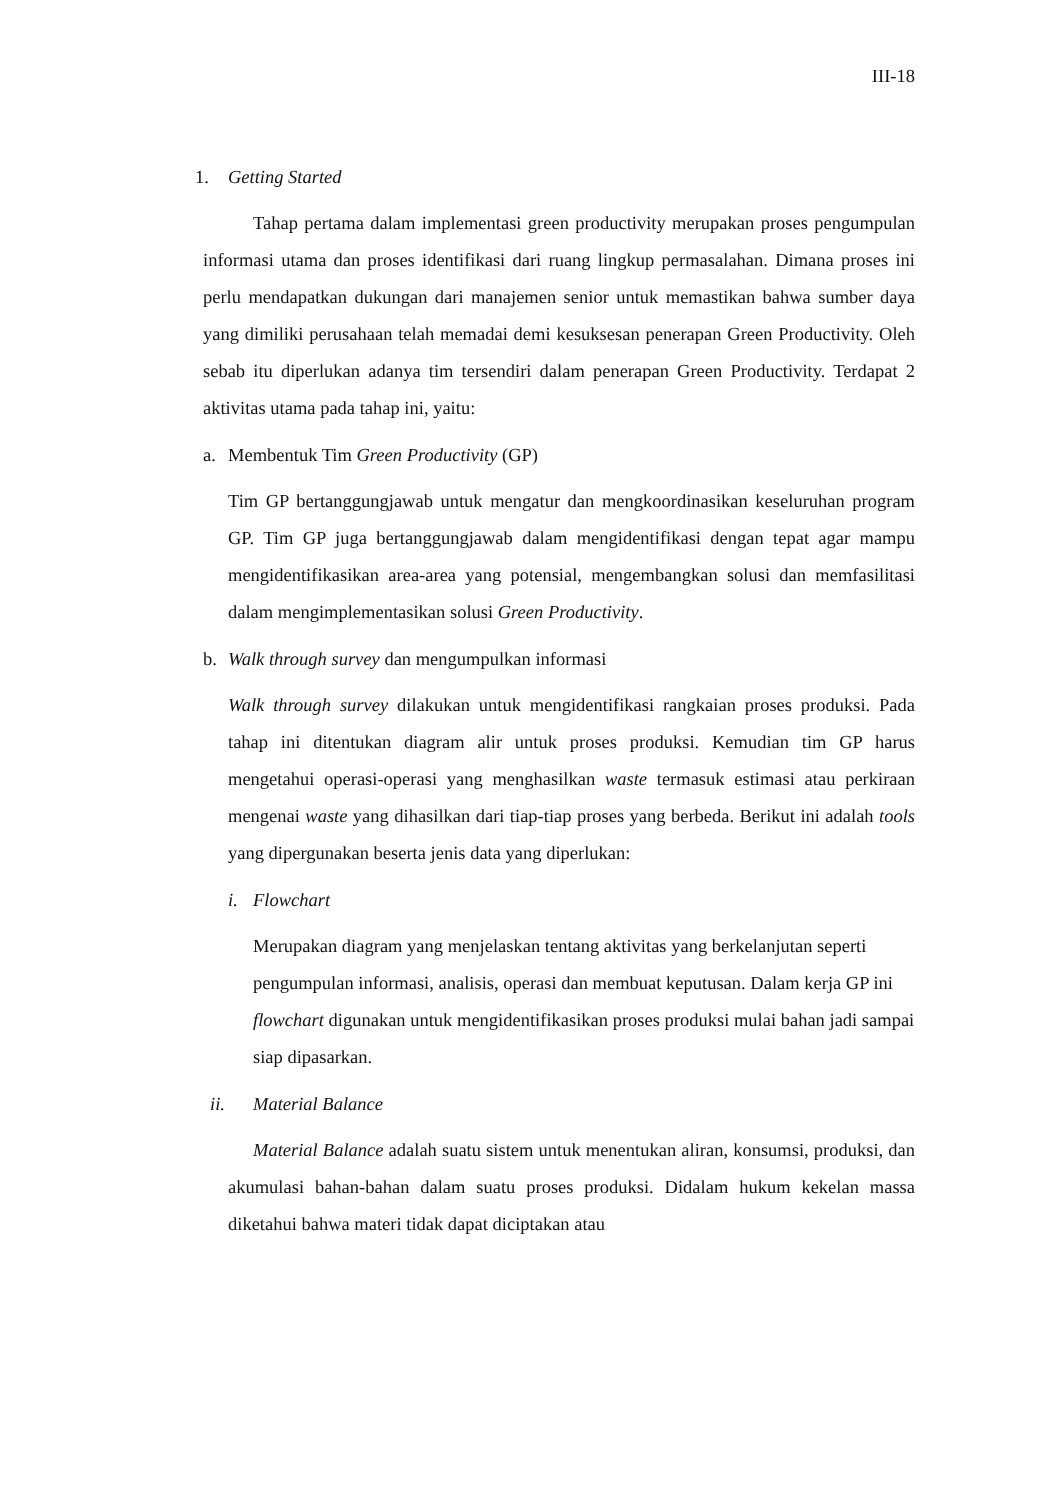III-18
1. Getting Started
Tahap pertama dalam implementasi green productivity merupakan proses pengumpulan informasi utama dan proses identifikasi dari ruang lingkup permasalahan. Dimana proses ini perlu mendapatkan dukungan dari manajemen senior untuk memastikan bahwa sumber daya yang dimiliki perusahaan telah memadai demi kesuksesan penerapan Green Productivity. Oleh sebab itu diperlukan adanya tim tersendiri dalam penerapan Green Productivity. Terdapat 2 aktivitas utama pada tahap ini, yaitu:
a. Membentuk Tim Green Productivity (GP)
Tim GP bertanggungjawab untuk mengatur dan mengkoordinasikan keseluruhan program GP. Tim GP juga bertanggungjawab dalam mengidentifikasi dengan tepat agar mampu mengidentifikasikan area-area yang potensial, mengembangkan solusi dan memfasilitasi dalam mengimplementasikan solusi Green Productivity.
b. Walk through survey dan mengumpulkan informasi
Walk through survey dilakukan untuk mengidentifikasi rangkaian proses produksi. Pada tahap ini ditentukan diagram alir untuk proses produksi. Kemudian tim GP harus mengetahui operasi-operasi yang menghasilkan waste termasuk estimasi atau perkiraan mengenai waste yang dihasilkan dari tiap-tiap proses yang berbeda. Berikut ini adalah tools yang dipergunakan beserta jenis data yang diperlukan:
i. Flowchart
Merupakan diagram yang menjelaskan tentang aktivitas yang berkelanjutan seperti pengumpulan informasi, analisis, operasi dan membuat keputusan. Dalam kerja GP ini flowchart digunakan untuk mengidentifikasikan proses produksi mulai bahan jadi sampai siap dipasarkan.
ii. Material Balance
Material Balance adalah suatu sistem untuk menentukan aliran, konsumsi, produksi, dan akumulasi bahan-bahan dalam suatu proses produksi. Didalam hukum kekelan massa diketahui bahwa materi tidak dapat diciptakan atau